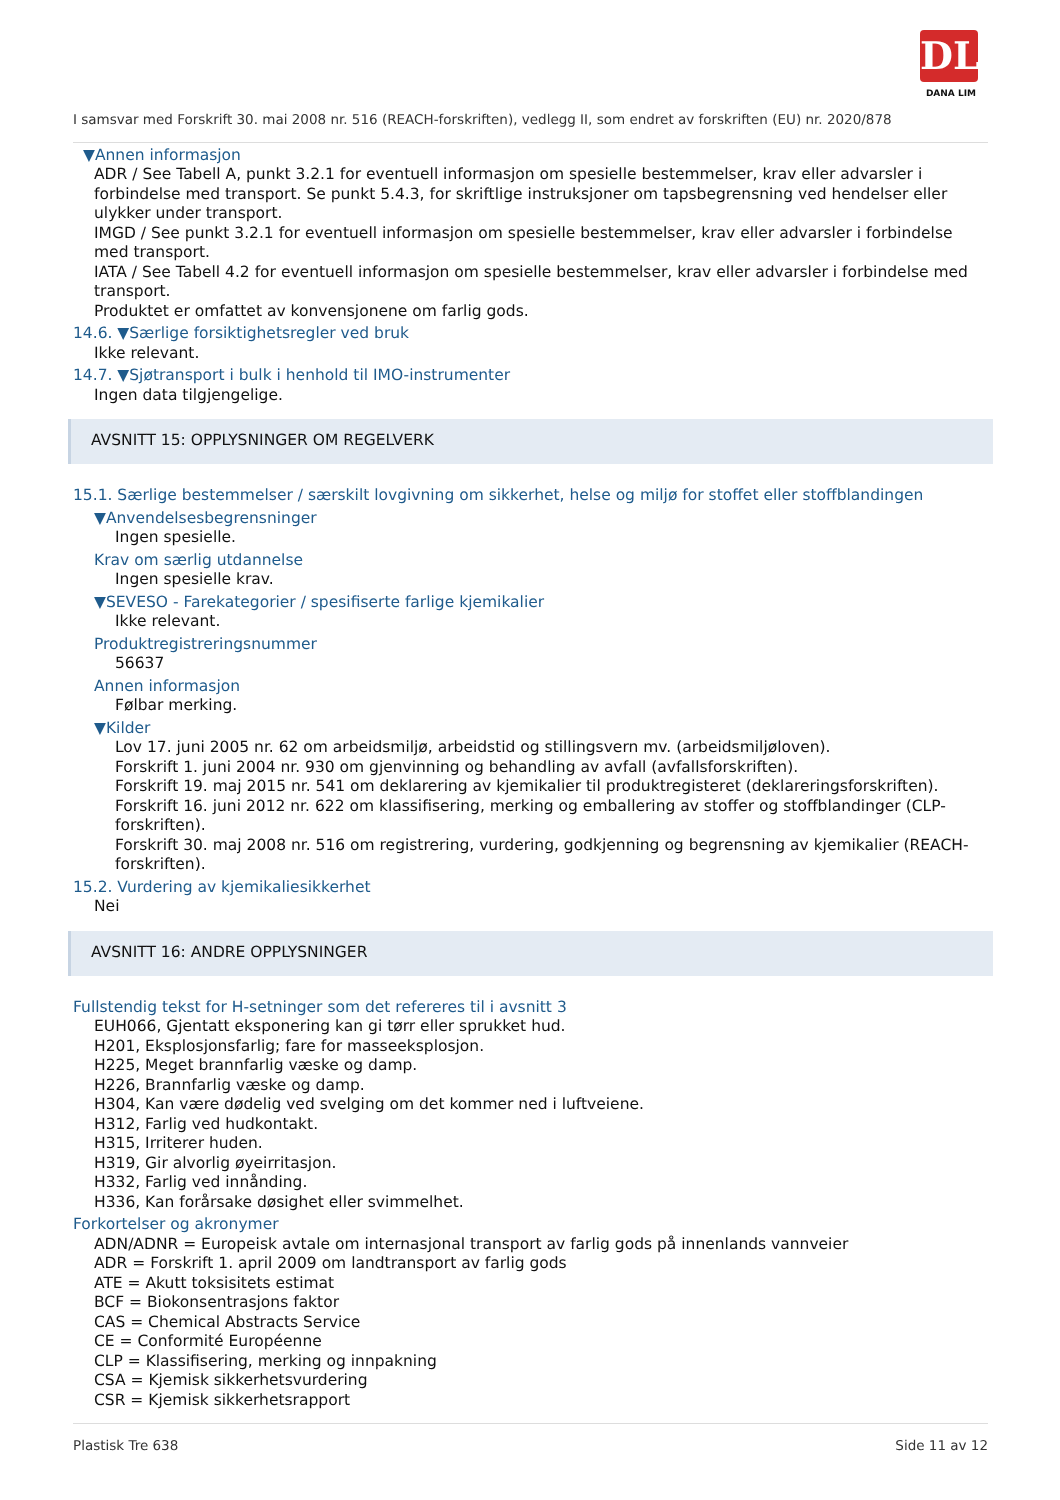DL
DANA LIM
I samsvar med Forskrift 30. mai 2008 nr. 516 (REACH-forskriften), vedlegg II, som endret av forskriften (EU) nr. 2020/878
▼Annen informasjon
ADR / See Tabell A, punkt 3.2.1 for eventuell informasjon om spesielle bestemmelser, krav eller advarsler i forbindelse med transport. Se punkt 5.4.3, for skriftlige instruksjoner om tapsbegrensning ved hendelser eller ulykker under transport.
IMGD / See punkt 3.2.1 for eventuell informasjon om spesielle bestemmelser, krav eller advarsler i forbindelse med transport.
IATA / See Tabell 4.2 for eventuell informasjon om spesielle bestemmelser, krav eller advarsler i forbindelse med transport.
Produktet er omfattet av konvensjonene om farlig gods.
14.6. ▼Særlige forsiktighetsregler ved bruk
Ikke relevant.
14.7. ▼Sjøtransport i bulk i henhold til IMO-instrumenter
Ingen data tilgjengelige.
AVSNITT 15: OPPLYSNINGER OM REGELVERK
15.1. Særlige bestemmelser / særskilt lovgivning om sikkerhet, helse og miljø for stoffet eller stoffblandingen
▼Anvendelsesbegrensninger
Ingen spesielle.
Krav om særlig utdannelse
Ingen spesielle krav.
▼SEVESO - Farekategorier / spesifiserte farlige kjemikalier
Ikke relevant.
Produktregistreringsnummer
56637
Annen informasjon
Følbar merking.
▼Kilder
Lov 17. juni 2005 nr. 62 om arbeidsmiljø, arbeidstid og stillingsvern mv. (arbeidsmiljøloven).
Forskrift 1. juni 2004 nr. 930 om gjenvinning og behandling av avfall (avfallsforskriften).
Forskrift 19. maj 2015 nr. 541 om deklarering av kjemikalier til produktregisteret (deklareringsforskriften).
Forskrift 16. juni 2012 nr. 622 om klassifisering, merking og emballering av stoffer og stoffblandinger (CLP-forskriften).
Forskrift 30. maj 2008 nr. 516 om registrering, vurdering, godkjenning og begrensning av kjemikalier (REACH-forskriften).
15.2. Vurdering av kjemikaliesikkerhet
Nei
AVSNITT 16: ANDRE OPPLYSNINGER
Fullstendig tekst for H-setninger som det refereres til i avsnitt 3
EUH066, Gjentatt eksponering kan gi tørr eller sprukket hud.
H201, Eksplosjonsfarlig; fare for masseeksplosjon.
H225, Meget brannfarlig væske og damp.
H226, Brannfarlig væske og damp.
H304, Kan være dødelig ved svelging om det kommer ned i luftveiene.
H312, Farlig ved hudkontakt.
H315, Irriterer huden.
H319, Gir alvorlig øyeirritasjon.
H332, Farlig ved innånding.
H336, Kan forårsake døsighet eller svimmelhet.
Forkortelser og akronymer
ADN/ADNR = Europeisk avtale om internasjonal transport av farlig gods på innenlands vannveier
ADR = Forskrift 1. april 2009 om landtransport av farlig gods
ATE = Akutt toksisitets estimat
BCF = Biokonsentrasjons faktor
CAS = Chemical Abstracts Service
CE = Conformité Européenne
CLP = Klassifisering, merking og innpakning
CSA = Kjemisk sikkerhetsvurdering
CSR = Kjemisk sikkerhetsrapport
Plastisk Tre 638 Side 11 av 12